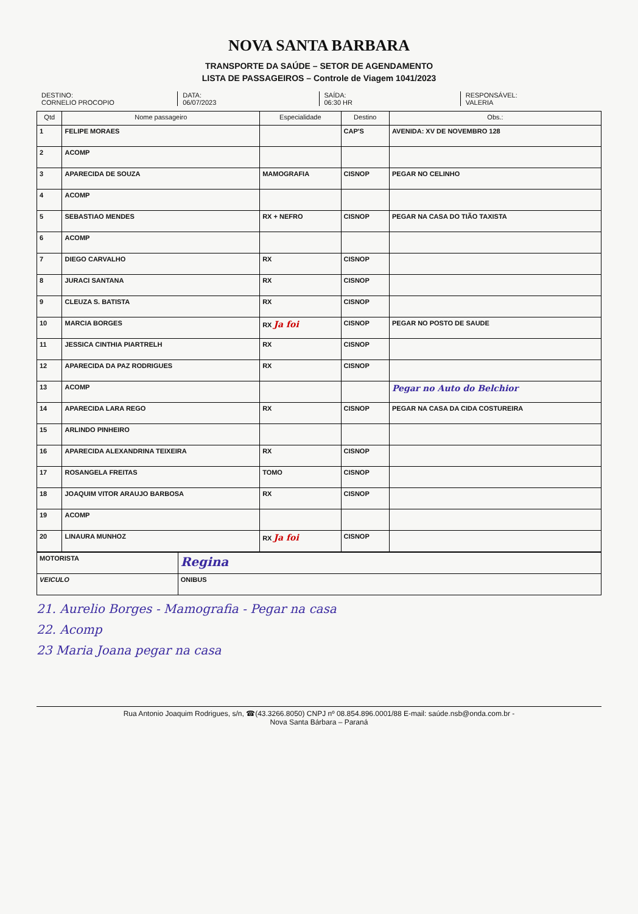NOVA SANTA BARBARA
TRANSPORTE DA SAÚDE – SETOR DE AGENDAMENTO
LISTA DE PASSAGEIROS – Controle de Viagem 1041/2023
DESTINO:
CORNELIO PROCOPIO
DATA:
06/07/2023
SAÍDA:
06:30 HR
RESPONSÁVEL:
VALERIA
| Qtd | Nome passageiro | Especialidade | Destino | Obs.: |
| --- | --- | --- | --- | --- |
| 1 | FELIPE MORAES | | CAP'S | AVENIDA: XV DE NOVEMBRO 128 |
| 2 | ACOMP | | | |
| 3 | APARECIDA DE SOUZA | MAMOGRAFIA | CISNOP | PEGAR NO CELINHO |
| 4 | ACOMP | | | |
| 5 | SEBASTIAO MENDES | RX + NEFRO | CISNOP | PEGAR NA CASA DO TIÃO TAXISTA |
| 6 | ACOMP | | | |
| 7 | DIEGO CARVALHO | RX | CISNOP | |
| 8 | JURACI SANTANA | RX | CISNOP | |
| 9 | CLEUZA S. BATISTA | RX | CISNOP | |
| 10 | MARCIA BORGES | RX Ja foi | CISNOP | PEGAR NO POSTO DE SAUDE |
| 11 | JESSICA CINTHIA PIARTRELH | RX | CISNOP | |
| 12 | APARECIDA DA PAZ RODRIGUES | RX | CISNOP | |
| 13 | ACOMP | | | Pegar no Auto do Belchior |
| 14 | APARECIDA LARA REGO | RX | CISNOP | PEGAR NA CASA DA CIDA COSTUREIRA |
| 15 | ARLINDO PINHEIRO | | | |
| 16 | APARECIDA ALEXANDRINA TEIXEIRA | RX | CISNOP | |
| 17 | ROSANGELA FREITAS | TOMO | CISNOP | |
| 18 | JOAQUIM VITOR ARAUJO BARBOSA | RX | CISNOP | |
| 19 | ACOMP | | | |
| 20 | LINAURA MUNHOZ | RX Ja foi | CISNOP | |
| MOTORISTA | Regina |
| VEICULO | ONIBUS |
21. Aurelio Borges - Mamografia - Pegar na casa
22. Acomp
23 Maria Joana pegar na casa
Rua Antonio Joaquim Rodrigues, s/n, ☎(43.3266.8050) CNPJ nº 08.854.896.0001/88 E-mail: saúde.nsb@onda.com.br -
Nova Santa Bárbara – Paraná